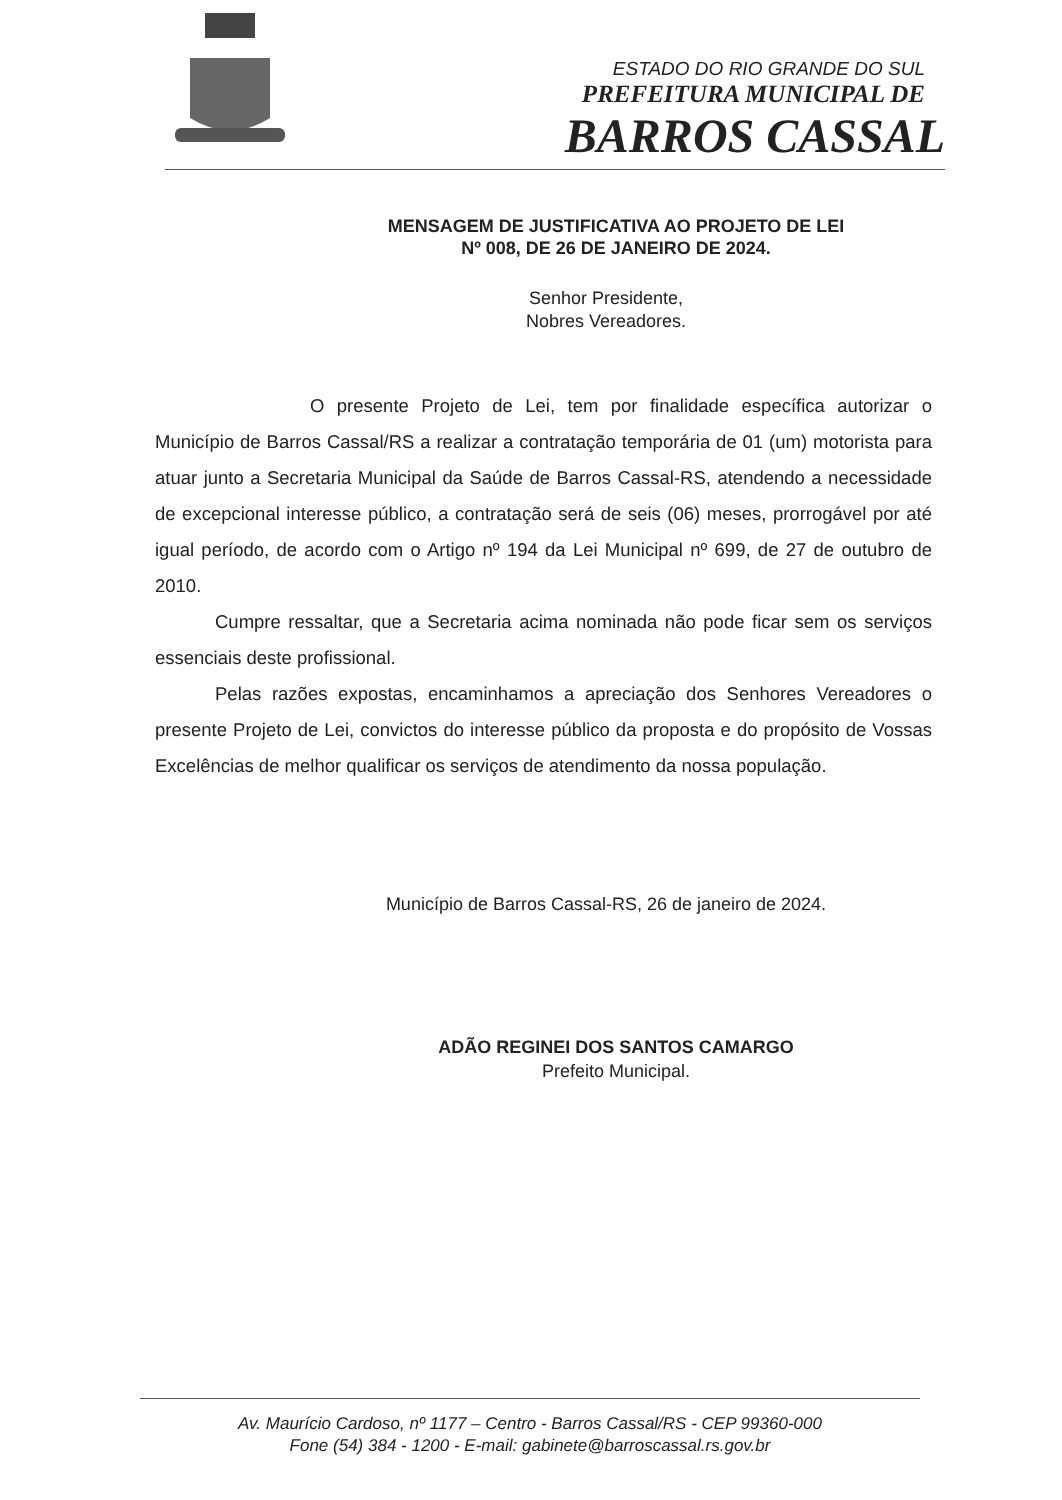ESTADO DO RIO GRANDE DO SUL
PREFEITURA MUNICIPAL DE
BARROS CASSAL
MENSAGEM DE JUSTIFICATIVA AO PROJETO DE LEI
Nº 008, DE 26 DE JANEIRO DE 2024.
Senhor Presidente,
Nobres Vereadores.
O presente Projeto de Lei, tem por finalidade específica autorizar o Município de Barros Cassal/RS a realizar a contratação temporária de 01 (um) motorista para atuar junto a Secretaria Municipal da Saúde de Barros Cassal-RS, atendendo a necessidade de excepcional interesse público, a contratação será de seis (06) meses, prorrogável por até igual período, de acordo com o Artigo nº 194 da Lei Municipal nº 699, de 27 de outubro de 2010.
Cumpre ressaltar, que a Secretaria acima nominada não pode ficar sem os serviços essenciais deste profissional.
Pelas razões expostas, encaminhamos a apreciação dos Senhores Vereadores o presente Projeto de Lei, convictos do interesse público da proposta e do propósito de Vossas Excelências de melhor qualificar os serviços de atendimento da nossa população.
Município de Barros Cassal-RS, 26 de janeiro de 2024.
ADÃO REGINEI DOS SANTOS CAMARGO
Prefeito Municipal.
Av. Maurício Cardoso, nº 1177 – Centro - Barros Cassal/RS - CEP 99360-000
Fone (54) 384 - 1200 - E-mail: gabinete@barroscassal.rs.gov.br